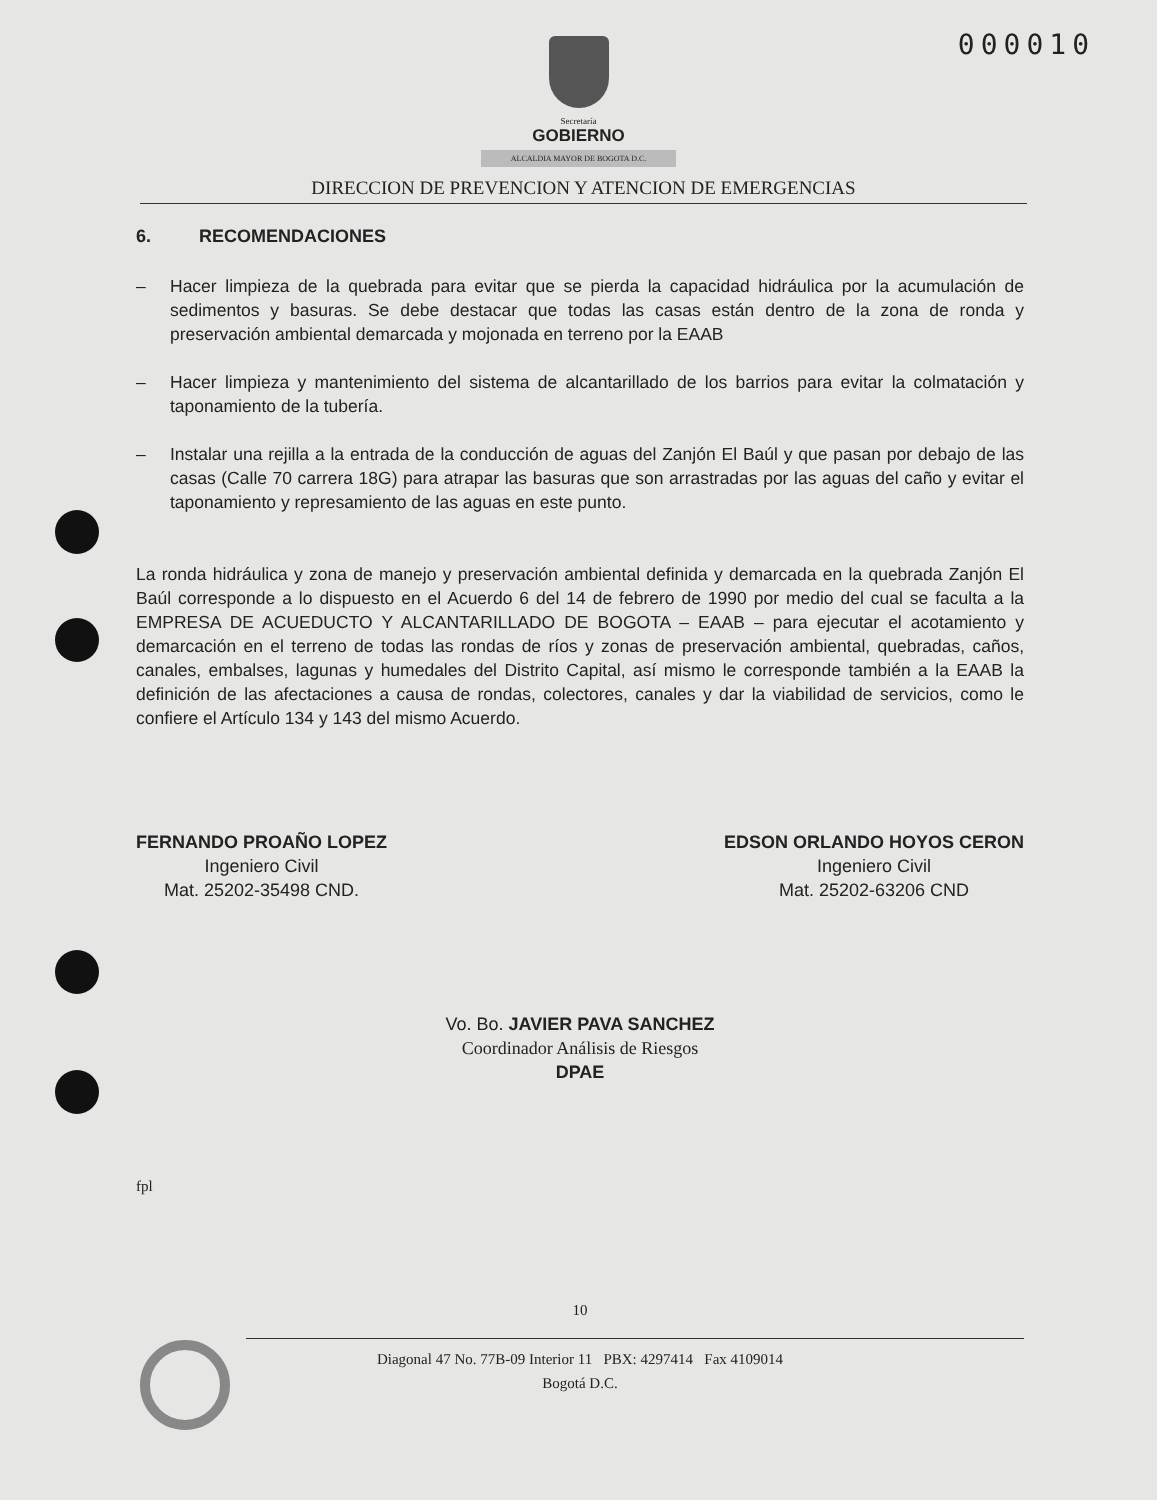000010
Secretaría
GOBIERNO
ALCALDIA MAYOR DE BOGOTA D.C.
DIRECCION DE PREVENCION Y ATENCION DE EMERGENCIAS
6. RECOMENDACIONES
– Hacer limpieza de la quebrada para evitar que se pierda la capacidad hidráulica por la acumulación de sedimentos y basuras. Se debe destacar que todas las casas están dentro de la zona de ronda y preservación ambiental demarcada y mojonada en terreno por la EAAB
– Hacer limpieza y mantenimiento del sistema de alcantarillado de los barrios para evitar la colmatación y taponamiento de la tubería.
– Instalar una rejilla a la entrada de la conducción de aguas del Zanjón El Baúl y que pasan por debajo de las casas (Calle 70 carrera 18G) para atrapar las basuras que son arrastradas por las aguas del caño y evitar el taponamiento y represamiento de las aguas en este punto.
La ronda hidráulica y zona de manejo y preservación ambiental definida y demarcada en la quebrada Zanjón El Baúl corresponde a lo dispuesto en el Acuerdo 6 del 14 de febrero de 1990 por medio del cual se faculta a la EMPRESA DE ACUEDUCTO Y ALCANTARILLADO DE BOGOTA – EAAB – para ejecutar el acotamiento y demarcación en el terreno de todas las rondas de ríos y zonas de preservación ambiental, quebradas, caños, canales, embalses, lagunas y humedales del Distrito Capital, así mismo le corresponde también a la EAAB la definición de las afectaciones a causa de rondas, colectores, canales y dar la viabilidad de servicios, como le confiere el Artículo 134 y 143 del mismo Acuerdo.
FERNANDO PROAÑO LOPEZ
Ingeniero Civil
Mat. 25202-35498 CND.
EDSON ORLANDO HOYOS CERON
Ingeniero Civil
Mat. 25202-63206 CND
Vo. Bo. JAVIER PAVA SANCHEZ
Coordinador Análisis de Riesgos
DPAE
fpl
10
Diagonal 47 No. 77B-09 Interior 11 PBX: 4297414 Fax 4109014
Bogotá D.C.